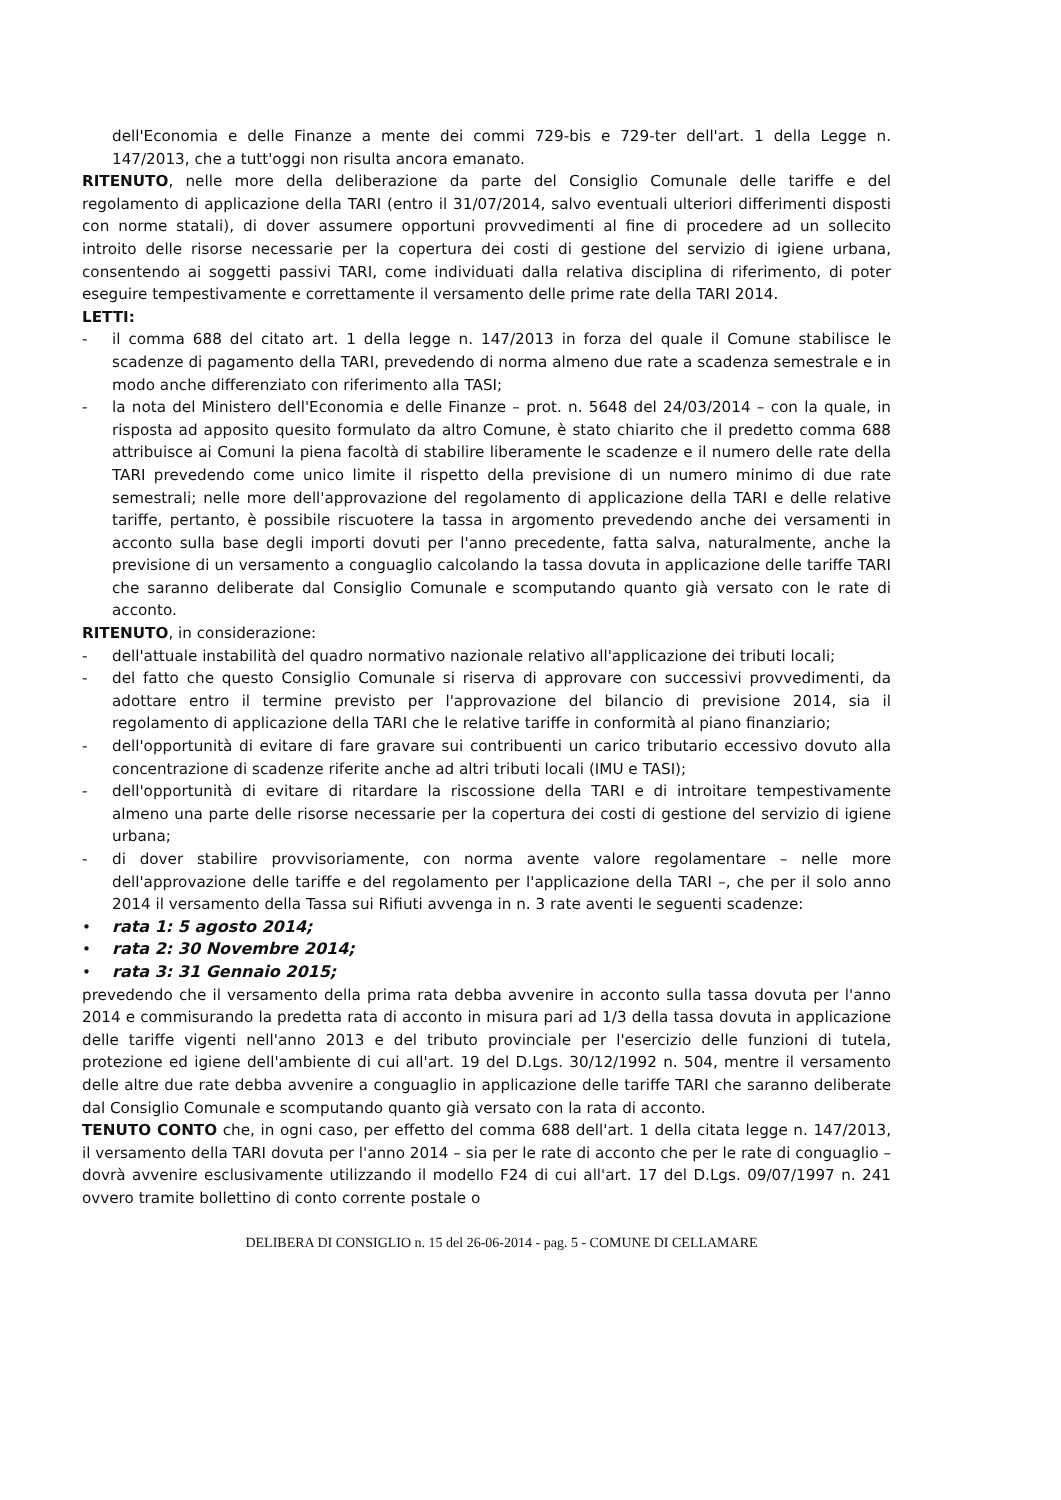dell'Economia e delle Finanze a mente dei commi 729-bis e 729-ter dell'art. 1 della Legge n. 147/2013, che a tutt'oggi non risulta ancora emanato.
RITENUTO, nelle more della deliberazione da parte del Consiglio Comunale delle tariffe e del regolamento di applicazione della TARI (entro il 31/07/2014, salvo eventuali ulteriori differimenti disposti con norme statali), di dover assumere opportuni provvedimenti al fine di procedere ad un sollecito introito delle risorse necessarie per la copertura dei costi di gestione del servizio di igiene urbana, consentendo ai soggetti passivi TARI, come individuati dalla relativa disciplina di riferimento, di poter eseguire tempestivamente e correttamente il versamento delle prime rate della TARI 2014.
LETTI:
- il comma 688 del citato art. 1 della legge n. 147/2013 in forza del quale il Comune stabilisce le scadenze di pagamento della TARI, prevedendo di norma almeno due rate a scadenza semestrale e in modo anche differenziato con riferimento alla TASI;
- la nota del Ministero dell'Economia e delle Finanze – prot. n. 5648 del 24/03/2014 – con la quale, in risposta ad apposito quesito formulato da altro Comune, è stato chiarito che il predetto comma 688 attribuisce ai Comuni la piena facoltà di stabilire liberamente le scadenze e il numero delle rate della TARI prevedendo come unico limite il rispetto della previsione di un numero minimo di due rate semestrali; nelle more dell'approvazione del regolamento di applicazione della TARI e delle relative tariffe, pertanto, è possibile riscuotere la tassa in argomento prevedendo anche dei versamenti in acconto sulla base degli importi dovuti per l'anno precedente, fatta salva, naturalmente, anche la previsione di un versamento a conguaglio calcolando la tassa dovuta in applicazione delle tariffe TARI che saranno deliberate dal Consiglio Comunale e scomputando quanto già versato con le rate di acconto.
RITENUTO, in considerazione:
- dell'attuale instabilità del quadro normativo nazionale relativo all'applicazione dei tributi locali;
- del fatto che questo Consiglio Comunale si riserva di approvare con successivi provvedimenti, da adottare entro il termine previsto per l'approvazione del bilancio di previsione 2014, sia il regolamento di applicazione della TARI che le relative tariffe in conformità al piano finanziario;
- dell'opportunità di evitare di fare gravare sui contribuenti un carico tributario eccessivo dovuto alla concentrazione di scadenze riferite anche ad altri tributi locali (IMU e TASI);
- dell'opportunità di evitare di ritardare la riscossione della TARI e di introitare tempestivamente almeno una parte delle risorse necessarie per la copertura dei costi di gestione del servizio di igiene urbana;
- di dover stabilire provvisoriamente, con norma avente valore regolamentare – nelle more dell'approvazione delle tariffe e del regolamento per l'applicazione della TARI –, che per il solo anno 2014 il versamento della Tassa sui Rifiuti avvenga in n. 3 rate aventi le seguenti scadenze:
• rata 1: 5 agosto 2014;
• rata 2: 30 Novembre 2014;
• rata 3: 31 Gennaio 2015;
prevedendo che il versamento della prima rata debba avvenire in acconto sulla tassa dovuta per l'anno 2014 e commisurando la predetta rata di acconto in misura pari ad 1/3 della tassa dovuta in applicazione delle tariffe vigenti nell'anno 2013 e del tributo provinciale per l'esercizio delle funzioni di tutela, protezione ed igiene dell'ambiente di cui all'art. 19 del D.Lgs. 30/12/1992 n. 504, mentre il versamento delle altre due rate debba avvenire a conguaglio in applicazione delle tariffe TARI che saranno deliberate dal Consiglio Comunale e scomputando quanto già versato con la rata di acconto.
TENUTO CONTO che, in ogni caso, per effetto del comma 688 dell'art. 1 della citata legge n. 147/2013, il versamento della TARI dovuta per l'anno 2014 – sia per le rate di acconto che per le rate di conguaglio – dovrà avvenire esclusivamente utilizzando il modello F24 di cui all'art. 17 del D.Lgs. 09/07/1997 n. 241 ovvero tramite bollettino di conto corrente postale o
DELIBERA DI CONSIGLIO n. 15 del 26-06-2014 - pag. 5 - COMUNE DI CELLAMARE